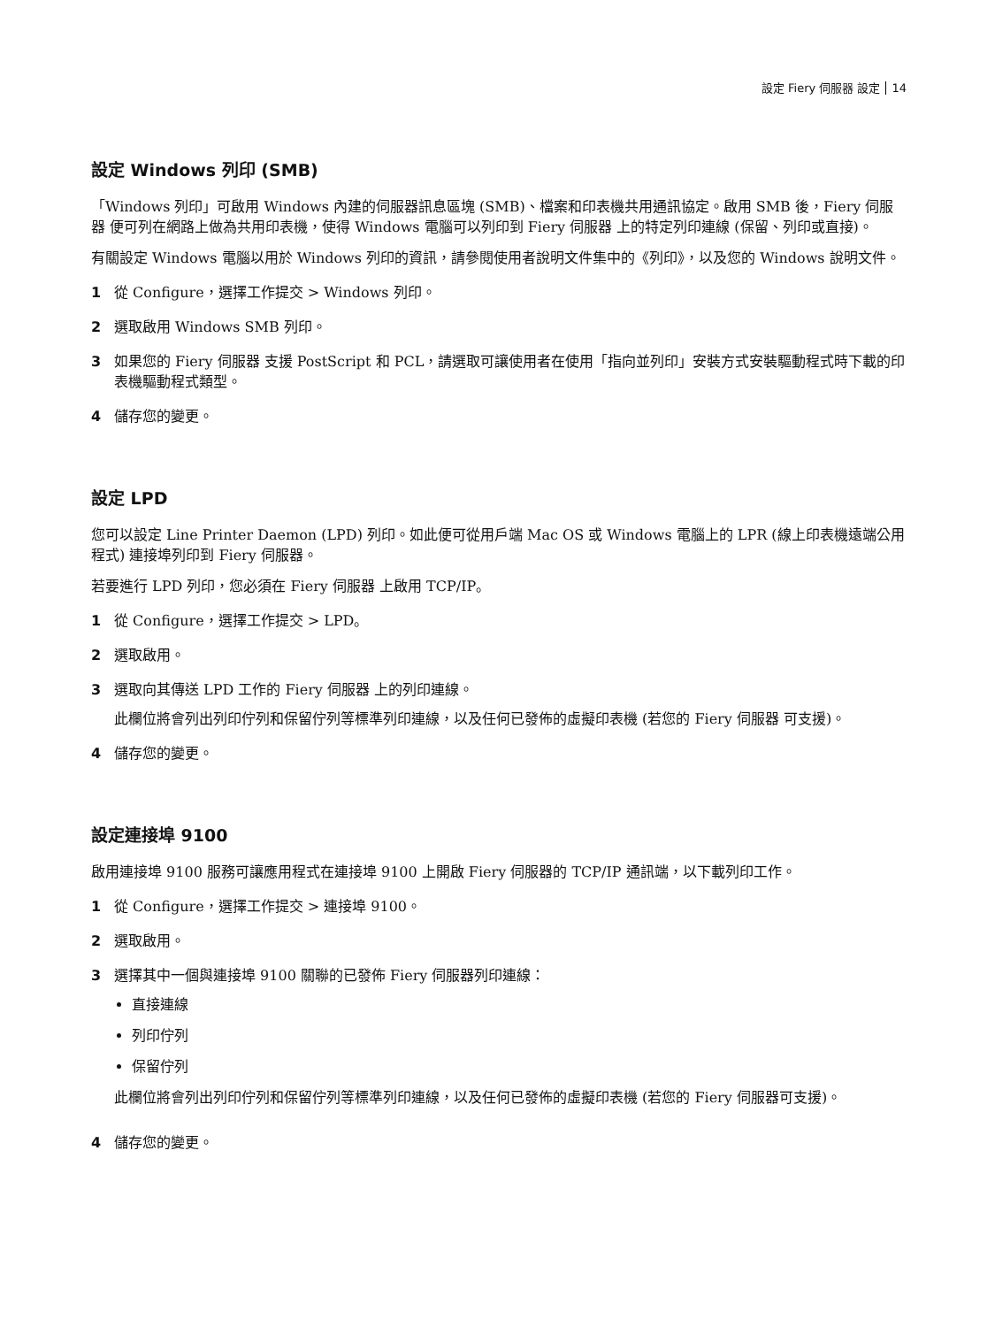設定 Fiery 伺服器 設定 14
設定 Windows 列印 (SMB)
「Windows 列印」可啟用 Windows 內建的伺服器訊息區塊 (SMB)、檔案和印表機共用通訊協定。啟用 SMB 後，Fiery 伺服器 便可列在網路上做為共用印表機，使得 Windows 電腦可以列印到 Fiery 伺服器 上的特定列印連線 (保留、列印或直接)。
有關設定 Windows 電腦以用於 Windows 列印的資訊，請參閱使用者說明文件集中的《列印》，以及您的 Windows 說明文件。
1 從 Configure，選擇工作提交 > Windows 列印。
2 選取啟用 Windows SMB 列印。
3 如果您的 Fiery 伺服器 支援 PostScript 和 PCL，請選取可讓使用者在使用「指向並列印」安裝方式安裝驅動程式時下載的印表機驅動程式類型。
4 儲存您的變更。
設定 LPD
您可以設定 Line Printer Daemon (LPD) 列印。如此便可從用戶端 Mac OS 或 Windows 電腦上的 LPR (線上印表機遠端公用程式) 連接埠列印到 Fiery 伺服器。
若要進行 LPD 列印，您必須在 Fiery 伺服器 上啟用 TCP/IP。
1 從 Configure，選擇工作提交 > LPD。
2 選取啟用。
3 選取向其傳送 LPD 工作的 Fiery 伺服器 上的列印連線。
此欄位將會列出列印佇列和保留佇列等標準列印連線，以及任何已發佈的虛擬印表機 (若您的 Fiery 伺服器 可支援)。
4 儲存您的變更。
設定連接埠 9100
啟用連接埠 9100 服務可讓應用程式在連接埠 9100 上開啟 Fiery 伺服器的 TCP/IP 通訊端，以下載列印工作。
1 從 Configure，選擇工作提交 > 連接埠 9100。
2 選取啟用。
3 選擇其中一個與連接埠 9100 關聯的已發佈 Fiery 伺服器列印連線：
直接連線
列印佇列
保留佇列
此欄位將會列出列印佇列和保留佇列等標準列印連線，以及任何已發佈的虛擬印表機 (若您的 Fiery 伺服器可支援)。
4 儲存您的變更。